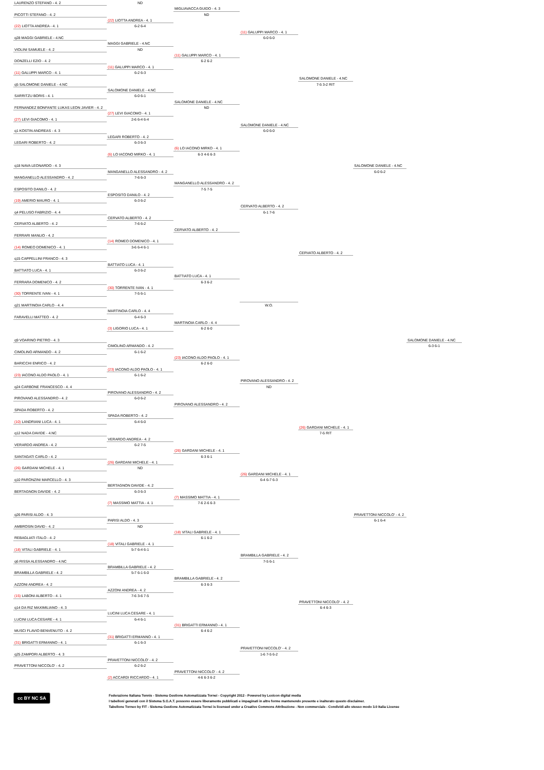LAURENZO STEFANO - 4. 2
PICOTTI STEFANO - 4. 2
(22) LIOTTA ANDREA - 4. 1
q28 MAGGI GABRIELE - 4.NC
VIOLINI SAMUELE - 4. 2
DONZELLI EZIO - 4. 2
(11) GALUPPI MARCO - 4. 1
q5 SALOMONE DANIELE - 4.NC
SARRITZU BORIS - 4. 1
FERNANDEZ BONFANTE LUKAS LEON JAVIER - 4. 2
(27) LEVI GIACOMO - 4. 1
q1 KOSTIN ANDREAS - 4. 3
LEGARI ROBERTO - 4. 2
q18 NAVA LEONARDO - 4. 3
MANGANELLO ALESSANDRO - 4. 2
ESPOSITO DANILO - 4. 2
(19) AMERIO MAURO - 4. 1
q4 PELUSO FABRIZIO - 4. 4
CERVATO ALBERTO - 4. 2
FERRARI MANLIO - 4. 2
(14) ROMEO DOMENICO - 4. 1
q15 CAPPELLINI FRANCO - 4. 3
BATTIATO LUCA - 4. 1
FERRARA DOMENICO - 4. 2
(30) TORRENTE IVAN - 4. 1
q21 MARTINOIA CARLO - 4. 4
FARAVELLI MATTEO - 4. 2
q9 VOARINO PIETRO - 4. 3
CIMOLINO ARMANDO - 4. 2
BARICCHI ENRICO - 4. 2
(23) IACONO ALDO PAOLO - 4. 1
q24 CARBONE FRANCESCO - 4. 4
PIROVANO ALESSANDRO - 4. 2
SPADA ROBERTO - 4. 2
(10) LANDRIANI LUCA - 4. 1
q12 NADA DAVIDE - 4.NC
VERARDO ANDREA - 4. 2
SANTAGATI CARLO - 4. 2
(26) GARDANI MICHELE - 4. 1
q10 PARONZINI MARCELLO - 4. 3
BERTAGNON DAVIDE - 4. 2
q26 PARISI ALDO - 4. 3
AMBROSIN DAVID - 4. 2
REBAGLIATI ITALO - 4. 2
(18) VITALI GABRIELE - 4. 1
q6 RISSA ALESSANDRO - 4.NC
BRAMBILLA GABRIELE - 4. 2
AZZONI ANDREA - 4. 2
(15) LABONI ALBERTO - 4. 1
q14 DA RIZ MAXIMILIANO - 4. 3
LUCINI LUCA CESARE - 4. 1
MUSCI FLAVIO BENVENUTO - 4. 2
(31) BRIGATTI ERMANNO - 4. 1
q25 ZAMPORI ALBERTO - 4. 3
PRAVETTONI NICCOLO' - 4. 2
ND
(22) LIOTTA ANDREA - 4. 1
6-2 6-4
MAGGI GABRIELE - 4.NC
ND
(11) GALUPPI MARCO - 4. 1
6-2 6-3
SALOMONE DANIELE - 4.NC
6-0 6-1
(27) LEVI GIACOMO - 4. 1
2-6 6-4 6-4
LEGARI ROBERTO - 4. 2
6-3 6-3
(6) LO IACONO MIRKO - 4. 1
MANGANELLO ALESSANDRO - 4. 2
7-6 6-3
ESPOSITO DANILO - 4. 2
6-3 6-2
CERVATO ALBERTO - 4. 2
7-6 6-2
(14) ROMEO DOMENICO - 4. 1
3-6 6-4 6-1
BATTIATO LUCA - 4. 1
6-3 6-2
(30) TORRENTE IVAN - 4. 1
7-5 6-1
MARTINOIA CARLO - 4. 4
6-4 6-3
(3) LIGORIO LUCA - 4. 1
CIMOLINO ARMANDO - 4. 2
6-1 6-2
(23) IACONO ALDO PAOLO - 4. 1
6-1 6-2
PIROVANO ALESSANDRO - 4. 2
6-0 6-2
SPADA ROBERTO - 4. 2
6-4 6-0
VERARDO ANDREA - 4. 2
6-2 7-5
(26) GARDANI MICHELE - 4. 1
ND
BERTAGNON DAVIDE - 4. 2
6-3 6-3
(7) MASSIMO MATTIA - 4. 1
PARISI ALDO - 4. 3
ND
(18) VITALI GABRIELE - 4. 1
5-7 6-4 6-1
BRAMBILLA GABRIELE - 4. 2
5-7 6-1 6-0
AZZONI ANDREA - 4. 2
7-6 3-6 7-5
LUCINI LUCA CESARE - 4. 1
6-4 6-1
(31) BRIGATTI ERMANNO - 4. 1
6-1 6-3
PRAVETTONI NICCOLO' - 4. 2
6-2 6-2
(2) ACCARDI RICCARDO - 4. 1
MIGLIAVACCA GUIDO - 4. 3
ND
(11) GALUPPI MARCO - 4. 1
6-2 6-2
SALOMONE DANIELE - 4.NC
ND
(6) LO IACONO MIRKO - 4. 1
6-3 4-6 6-3
MANGANELLO ALESSANDRO - 4. 2
7-5 7-5
CERVATO ALBERTO - 4. 2
BATTIATO LUCA - 4. 1
6-3 6-2
MARTINOIA CARLO - 4. 4
6-2 6-0
(23) IACONO ALDO PAOLO - 4. 1
6-2 6-0
PIROVANO ALESSANDRO - 4. 2
(26) GARDANI MICHELE - 4. 1
6-3 6-1
(7) MASSIMO MATTIA - 4. 1
7-6 2-6 6-3
(18) VITALI GABRIELE - 4. 1
6-1 6-2
BRAMBILLA GABRIELE - 4. 2
6-3 6-3
(31) BRIGATTI ERMANNO - 4. 1
6-4 6-2
PRAVETTONI NICCOLO' - 4. 2
4-6 6-3 6-2
(11) GALUPPI MARCO - 4. 1
6-0 6-0
SALOMONE DANIELE - 4.NC
6-0 6-0
CERVATO ALBERTO - 4. 2
6-1 7-6
W.O.
PIROVANO ALESSANDRO - 4. 2
ND
(26) GARDANI MICHELE - 4. 1
6-4 6-7 6-3
BRAMBILLA GABRIELE - 4. 2
7-5 6-1
PRAVETTONI NICCOLO' - 4. 2
1-6 7-5 6-2
SALOMONE DANIELE - 4.NC
7-5 3-2 RIT
CERVATO ALBERTO - 4. 2
(26) GARDANI MICHELE - 4. 1
7-5 RIT
PRAVETTONI NICCOLO' - 4. 2
6-4 6-3
SALOMONE DANIELE - 4.NC
6-0 6-2
PRAVETTONI NICCOLO' - 4. 2
6-1 6-4
SALOMONE DANIELE - 4.NC
6-3 6-1
cc BY NC SA
Federazione Italiana Tennis - Sistema Gestione Automatizzata Tornei - Copyright 2012 - Powered by Lexicon digital media
I tabelloni generati con il Sistema S.G.A.T. possono essere liberamente pubblicati e impaginati in altre forme mantenendo presente e inalterato questo disclaimer.
Tabellone Torneo by FIT - Sistema Gestione Automatizzata Tornei is licensed under a Creative Commons Attribuzione - Non commerciale - Condividi allo stesso modo 3.0 Italia License